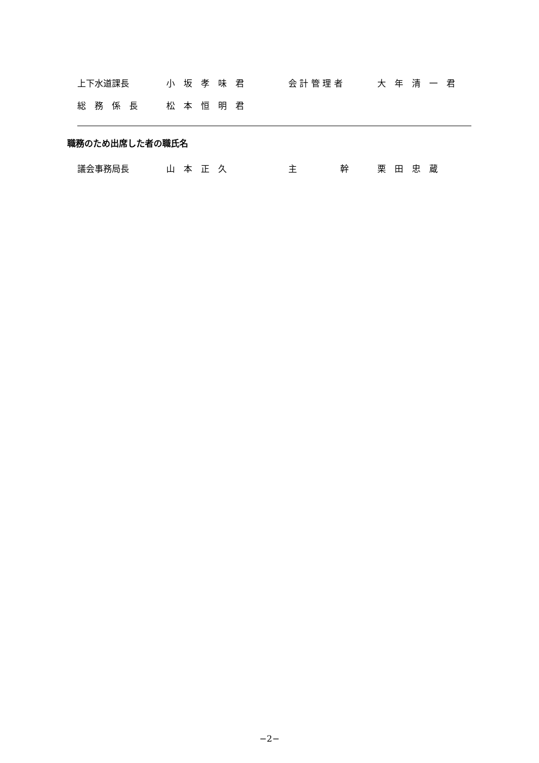上下水道課長 小　坂　孝　味　君 会 計 管 理 者 大　年　清　一　君
総　務　係　長 松　本　恒　明　君
職務のため出席した者の職氏名
議会事務局長 山　本　正　久 主　　　　　幹 栗　田　忠　蔵
−2−